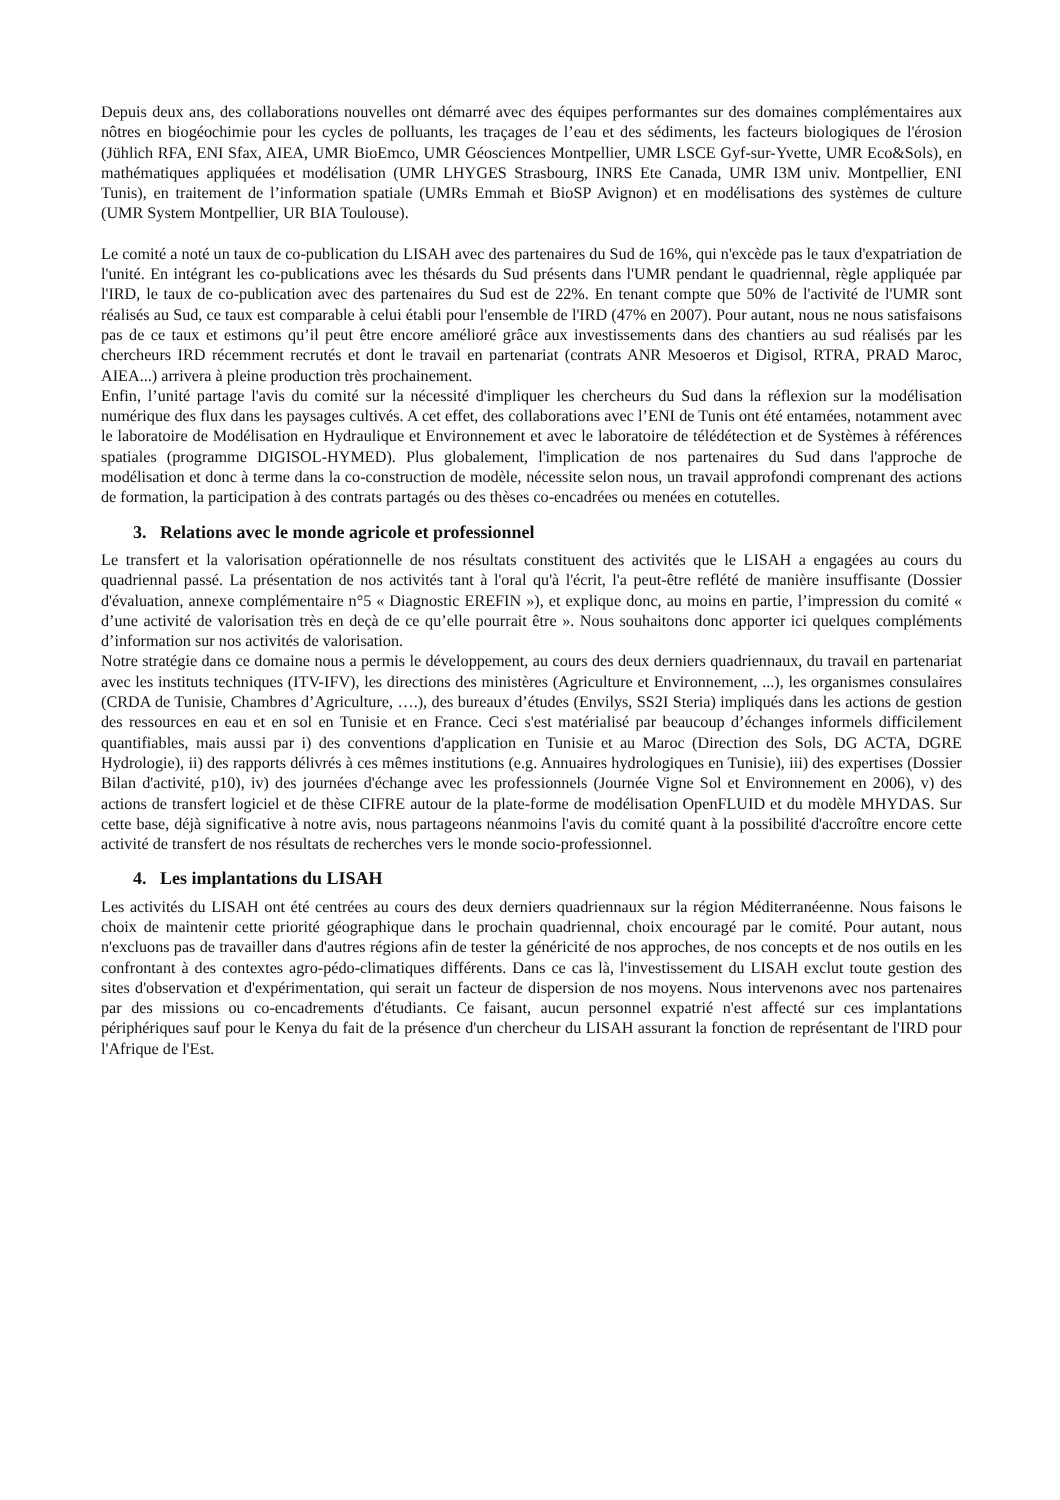Depuis deux ans, des collaborations nouvelles ont démarré avec des équipes performantes sur des domaines complémentaires aux nôtres en biogéochimie pour les cycles de polluants, les traçages de l’eau et des sédiments, les facteurs biologiques de l'érosion (Jühlich RFA, ENI Sfax, AIEA, UMR BioEmco, UMR Géosciences Montpellier, UMR LSCE Gyf-sur-Yvette, UMR Eco&Sols), en mathématiques appliquées et modélisation (UMR LHYGES Strasbourg, INRS Ete Canada, UMR I3M univ. Montpellier, ENI Tunis), en traitement de l’information spatiale (UMRs Emmah et BioSP Avignon) et en modélisations des systèmes de culture (UMR System Montpellier, UR BIA Toulouse).
Le comité a noté un taux de co-publication du LISAH avec des partenaires du Sud de 16%, qui n'excède pas le taux d'expatriation de l'unité. En intégrant les co-publications avec les thésards du Sud présents dans l'UMR pendant le quadriennal, règle appliquée par l'IRD, le taux de co-publication avec des partenaires du Sud est de 22%. En tenant compte que 50% de l'activité de l'UMR sont réalisés au Sud, ce taux est comparable à celui établi pour l'ensemble de l'IRD (47% en 2007). Pour autant, nous ne nous satisfaisons pas de ce taux et estimons qu’il peut être encore amélioré grâce aux investissements dans des chantiers au sud réalisés par les chercheurs IRD récemment recrutés et dont le travail en partenariat (contrats ANR Mesoeros et Digisol, RTRA, PRAD Maroc, AIEA...) arrivera à pleine production très prochainement.
Enfin, l’unité partage l'avis du comité sur la nécessité d'impliquer les chercheurs du Sud dans la réflexion sur la modélisation numérique des flux dans les paysages cultivés. A cet effet, des collaborations avec l’ENI de Tunis ont été entamées, notamment avec le laboratoire de Modélisation en Hydraulique et Environnement et avec le laboratoire de télédétection et de Systèmes à références spatiales (programme DIGISOL-HYMED). Plus globalement, l'implication de nos partenaires du Sud dans l'approche de modélisation et donc à terme dans la co-construction de modèle, nécessite selon nous, un travail approfondi comprenant des actions de formation, la participation à des contrats partagés ou des thèses co-encadrées ou menées en cotutelles.
3. Relations avec le monde agricole et professionnel
Le transfert et la valorisation opérationnelle de nos résultats constituent des activités que le LISAH a engagées au cours du quadriennal passé. La présentation de nos activités tant à l'oral qu'à l'écrit, l'a peut-être reflété de manière insuffisante (Dossier d'évaluation, annexe complémentaire n°5 « Diagnostic EREFIN »), et explique donc, au moins en partie, l’impression du comité « d’une activité de valorisation très en deçà de ce qu’elle pourrait être ». Nous souhaitons donc apporter ici quelques compléments d’information sur nos activités de valorisation.
Notre stratégie dans ce domaine nous a permis le développement, au cours des deux derniers quadriennaux, du travail en partenariat avec les instituts techniques (ITV-IFV), les directions des ministères (Agriculture et Environnement, ...), les organismes consulaires (CRDA de Tunisie, Chambres d’Agriculture, ….), des bureaux d’études (Envilys, SS2I Steria) impliqués dans les actions de gestion des ressources en eau et en sol en Tunisie et en France. Ceci s'est matérialisé par beaucoup d’échanges informels difficilement quantifiables, mais aussi par i) des conventions d'application en Tunisie et au Maroc (Direction des Sols, DG ACTA, DGRE Hydrologie), ii) des rapports délivrés à ces mêmes institutions (e.g. Annuaires hydrologiques en Tunisie), iii) des expertises (Dossier Bilan d'activité, p10), iv) des journées d'échange avec les professionnels (Journée Vigne Sol et Environnement en 2006), v) des actions de transfert logiciel et de thèse CIFRE autour de la plate-forme de modélisation OpenFLUID et du modèle MHYDAS. Sur cette base, déjà significative à notre avis, nous partageons néanmoins l'avis du comité quant à la possibilité d'accroître encore cette activité de transfert de nos résultats de recherches vers le monde socio-professionnel.
4. Les implantations du LISAH
Les activités du LISAH ont été centrées au cours des deux derniers quadriennaux sur la région Méditerranéenne. Nous faisons le choix de maintenir cette priorité géographique dans le prochain quadriennal, choix encouragé par le comité. Pour autant, nous n'excluons pas de travailler dans d'autres régions afin de tester la généricité de nos approches, de nos concepts et de nos outils en les confrontant à des contextes agro-pédo-climatiques différents. Dans ce cas là, l'investissement du LISAH exclut toute gestion des sites d'observation et d'expérimentation, qui serait un facteur de dispersion de nos moyens. Nous intervenons avec nos partenaires par des missions ou co-encadrements d'étudiants. Ce faisant, aucun personnel expatrié n'est affecté sur ces implantations périphériques sauf pour le Kenya du fait de la présence d'un chercheur du LISAH assurant la fonction de représentant de l'IRD pour l'Afrique de l'Est.